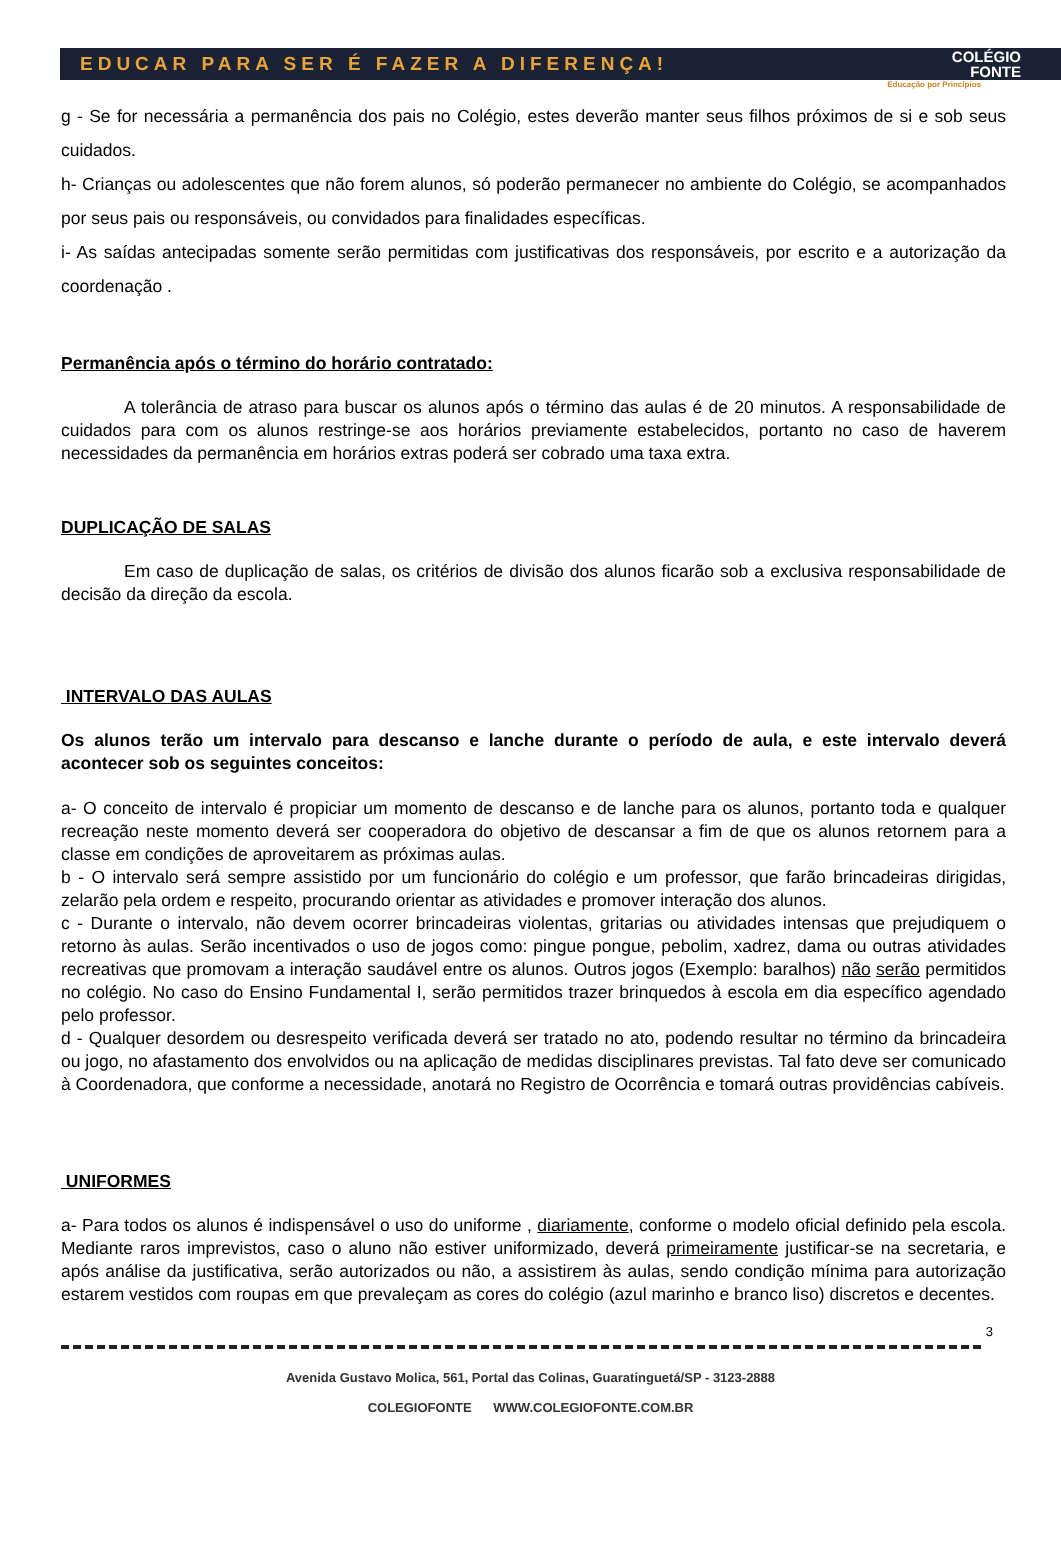EDUCAR PARA SER É FAZER A DIFERENÇA! COLÉGIO
FONTE
Educação por Princípios
g - Se for necessária a permanência dos pais no Colégio, estes deverão manter seus filhos próximos de si e sob seus cuidados.
h- Crianças ou adolescentes que não forem alunos, só poderão permanecer no ambiente do Colégio, se acompanhados por seus pais ou responsáveis, ou convidados para finalidades específicas.
i- As saídas antecipadas somente serão permitidas com justificativas dos responsáveis, por escrito e a autorização da coordenação .
Permanência após o término do horário contratado:
A tolerância de atraso para buscar os alunos após o término das aulas é de 20 minutos. A responsabilidade de cuidados para com os alunos restringe-se aos horários previamente estabelecidos, portanto no caso de haverem necessidades da permanência em horários extras poderá ser cobrado uma taxa extra.
DUPLICAÇÃO DE SALAS
Em caso de duplicação de salas, os critérios de divisão dos alunos ficarão sob a exclusiva responsabilidade de decisão da direção da escola.
INTERVALO DAS AULAS
Os alunos terão um intervalo para descanso e lanche durante o período de aula, e este intervalo deverá acontecer sob os seguintes conceitos:
a- O conceito de intervalo é propiciar um momento de descanso e de lanche para os alunos, portanto toda e qualquer recreação neste momento deverá ser cooperadora do objetivo de descansar a fim de que os alunos retornem para a classe em condições de aproveitarem as próximas aulas.
b - O intervalo será sempre assistido por um funcionário do colégio e um professor, que farão brincadeiras dirigidas, zelarão pela ordem e respeito, procurando orientar as atividades e promover interação dos alunos.
c - Durante o intervalo, não devem ocorrer brincadeiras violentas, gritarias ou atividades intensas que prejudiquem o retorno às aulas. Serão incentivados o uso de jogos como: pingue pongue, pebolim, xadrez, dama ou outras atividades recreativas que promovam a interação saudável entre os alunos. Outros jogos (Exemplo: baralhos) não serão permitidos no colégio. No caso do Ensino Fundamental I, serão permitidos trazer brinquedos à escola em dia específico agendado pelo professor.
d - Qualquer desordem ou desrespeito verificada deverá ser tratado no ato, podendo resultar no término da brincadeira ou jogo, no afastamento dos envolvidos ou na aplicação de medidas disciplinares previstas. Tal fato deve ser comunicado à Coordenadora, que conforme a necessidade, anotará no Registro de Ocorrência e tomará outras providências cabíveis.
UNIFORMES
a- Para todos os alunos é indispensável o uso do uniforme , diariamente, conforme o modelo oficial definido pela escola. Mediante raros imprevistos, caso o aluno não estiver uniformizado, deverá primeiramente justificar-se na secretaria, e após análise da justificativa, serão autorizados ou não, a assistirem às aulas, sendo condição mínima para autorização estarem vestidos com roupas em que prevaleçam as cores do colégio (azul marinho e branco liso) discretos e decentes.
3
Avenida Gustavo Molica, 561, Portal das Colinas, Guaratinguetá/SP - 3123-2888
COLEGIOFONTE WWW.COLEGIOFONTE.COM.BR